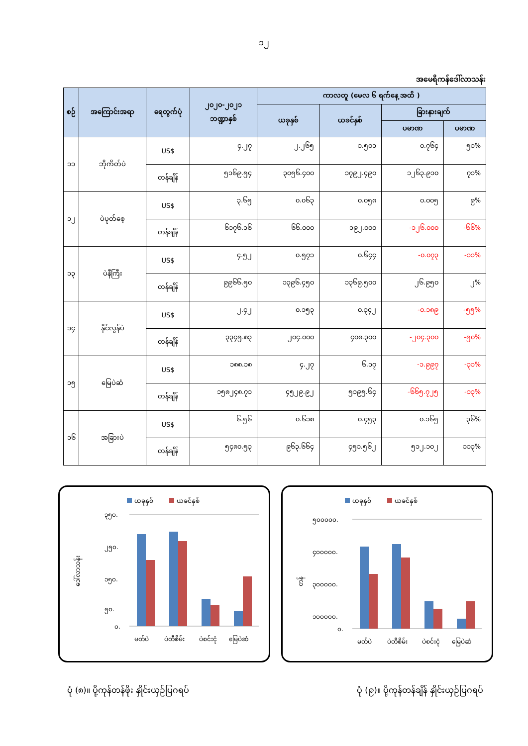၁၂
အမေရိကန်ဒေါ်လာသန်း
| စဉ် | အကြောင်းအရာ | ရေတွက်ပုံ | ၂၀၂၀-၂၀၂၁ ဘဏ္ဍာနှစ် | ကာလတူ (မေလ ၆ ရက်နေ့ အထိ ) | | | |
| --- | --- | --- | --- | --- | --- | --- | --- |
| | | | | ယခုနှစ် | ယခင်နှစ် | ခြားနားချက် | |
| | | | | | | ပမာဏ | ပမာဏ |
| ၁၁ | ဘိုကိတ်ပဲ | US$ | ၄.၂၇ | ၂.၂၆၅ | ၁.၅၀၁ | ၀.၇၆၄ | ၅၁% |
| | | တန်ချိန် | ၅၁၆၉.၅၄ | ၃၀၅၆.၄၀၀ | ၁၇၉၂.၄၉၀ | ၁၂၆၃.၉၁၀ | ၇၁% |
| ၁၂ | ပဲပုတ်စေ့ | US$ | ၃.၆၅ | ၀.၀၆၃ | ၀.၀၅၈ | ၀.၀၀၅ | ၉% |
| | | တန်ချိန် | ၆၁၇၆.၁၆ | ၆၆.၀၀၀ | ၁၉၂.၀၀၀ | -၁၂၆.၀၀၀ | -၆၆% |
| ၁၃ | ပဲနီကြီး | US$ | ၄.၅၂ | ၀.၅၇၁ | ၀.၆၄၄ | -၀.၀၇၃ | -၁၁% |
| | | တန်ချိန် | ၉၉၆၆.၅၀ | ၁၃၉၆.၄၅၀ | ၁၃၆၉.၅၀၀ | ၂၆.၉၅၀ | ၂% |
| ၁၄ | နိုင်လွန်ပဲ | US$ | ၂.၄၂ | ၀.၁၅၃ | ၀.၃၄၂ | -၀.၁၈၉ | -၅၅% |
| | | တန်ချိန် | ၃၃၄၅.၈၃ | ၂၀၄.၀၀၀ | ၄၀၈.၃၀၀ | -၂၀၄.၃၀၀ | -၅၀% |
| ၁၅ | မြေပဲဆံ | US$ | ၁၈၈.၁၈ | ၄.၂၇ | ၆.၁၇ | -၁.၉၉၇ | -၃၁% |
| | | တန်ချိန် | ၁၅၈၂၄၈.၇၁ | ၄၅၂၉.၉၂ | ၅၁၉၅.၆၄ | -၆၆၅.၇၂၅ | -၁၃% |
| ၁၆ | အခြားပဲ | US$ | ၆.၅၆ | ၀.၆၁၈ | ၀.၄၅၃ | ၀.၁၆၅ | ၃၆% |
| | | တန်ချိန် | ၅၄၈၀.၅၃ | ၉၆၃.၆၆၄ | ၄၅၁.၅၆၂ | ၅၁၂.၁၀၂ | ၁၁၃% |
ယခုနှစ်
ယခင်နှစ်
ဒေါ်လာသန်း
၃၅၀.
၂၅၀.
၁၅၀.
၅၀.
၀.
မတ်ပဲ
ပဲတီစိမ်း
ပဲစင်းငုံ
မြေပဲဆံ
ယခုနှစ်
ယခင်နှစ်
တန်
၅၀၀၀၀၀.
၄၀၀၀၀၀.
၃၀၀၀၀၀.
၁၀၀၀၀၀.
၀.
မတ်ပဲ
ပဲတီစိမ်း
ပဲစင်းငုံ
မြေပဲဆံ
ပုံ (၈)။ ပို့ကုန်တန်ဖိုး နှိုင်းယှဉ်ပြဂရပ် ပုံ (၉)။ ပို့ကုန်တန်ချိန် နှိုင်းယှဉ်ပြဂရပ်